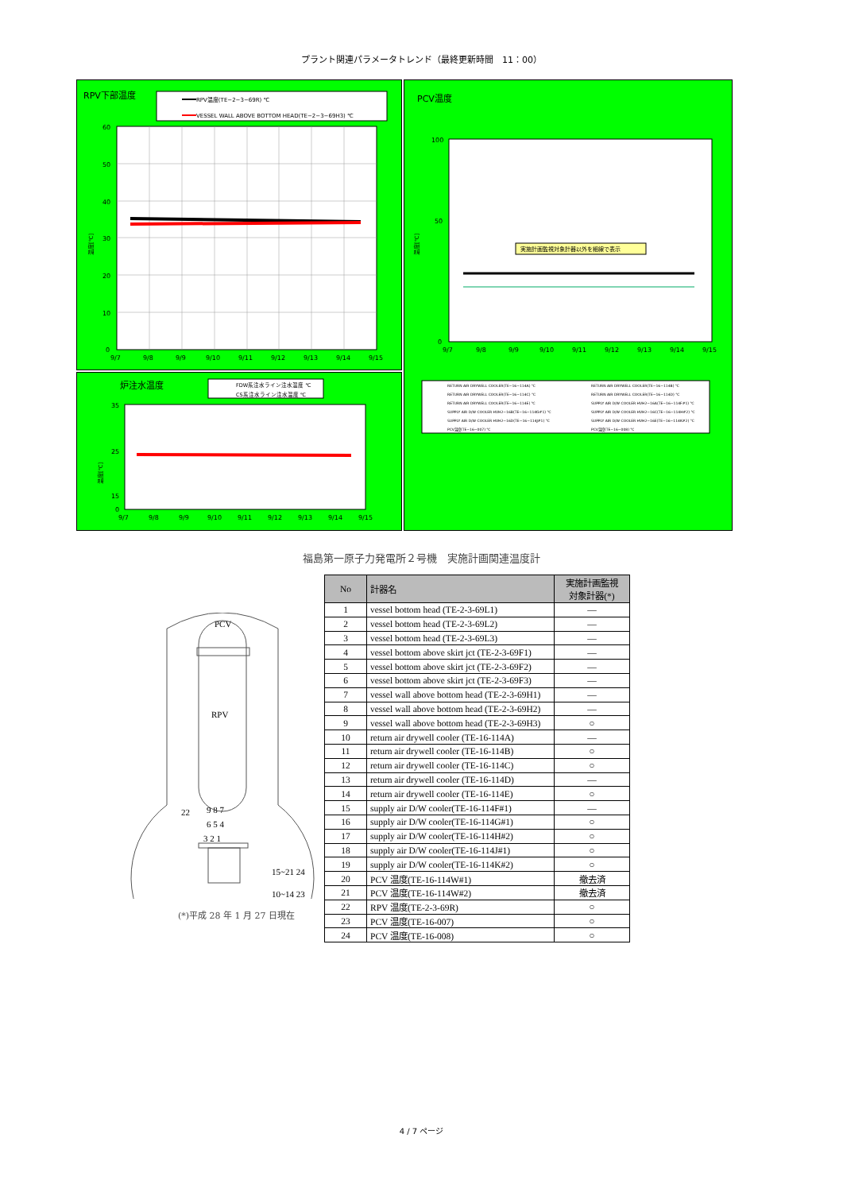プラント関連パラメータトレンド（最終更新時間　11：00）
RPV下部温度
RPV温度(TE−2−3−69R) ℃
VESSEL WALL ABOVE BOTTOM HEAD(TE−2−3−69H3) ℃
温度[℃]
60
50
40
30
20
10
0
9/7
9/8
9/9
9/10
9/11
9/12
9/13
9/14
9/15
PCV温度
実施計画監視対象計器以外を細線で表示
温度[℃]
100
50
0
9/7
9/8
9/9
9/10
9/11
9/12
9/13
9/14
9/15
RETURN AIR DRYWELL COOLER(TE−16−114A) ℃
RETURN AIR DRYWELL COOLER(TE−16−114B) ℃
RETURN AIR DRYWELL COOLER(TE−16−114C) ℃
RETURN AIR DRYWELL COOLER(TE−16−114D) ℃
RETURN AIR DRYWELL COOLER(TE−16−114E) ℃
SUPPLY AIR D/W COOLER HVH2−16A(TE−16−114F#1) ℃
SUPPLY AIR D/W COOLER HVH2−16B(TE−16−114G#1) ℃
SUPPLY AIR D/W COOLER HVH2−16C(TE−16−114H#2) ℃
SUPPLY AIR D/W COOLER HVH2−16D(TE−16−114J#1) ℃
SUPPLY AIR D/W COOLER HVH2−16E(TE−16−114K#2) ℃
PCV温度(TE−16−007) ℃
PCV温度(TE−16−008) ℃
炉注水温度
FDW系注水ライン注水温度 ℃
CS系注水ライン注水温度 ℃
温度[℃]
35
25
15
0
9/7
9/8
9/9
9/10
9/11
9/12
9/13
9/14
9/15
福島第一原子力発電所２号機　実施計画関連温度計
PCV
RPV
22
9 8 7
6 5 4
3 2 1
15~21 24
10~14 23
(*)平成 28 年 1 月 27 日現在
| No | 計器名 | 実施計画監視 対象計器(*) |
| --- | --- | --- |
| 1 | vessel bottom head (TE-2-3-69L1) | — |
| 2 | vessel bottom head (TE-2-3-69L2) | — |
| 3 | vessel bottom head (TE-2-3-69L3) | — |
| 4 | vessel bottom above skirt jct (TE-2-3-69F1) | — |
| 5 | vessel bottom above skirt jct (TE-2-3-69F2) | — |
| 6 | vessel bottom above skirt jct (TE-2-3-69F3) | — |
| 7 | vessel wall above bottom head (TE-2-3-69H1) | — |
| 8 | vessel wall above bottom head (TE-2-3-69H2) | — |
| 9 | vessel wall above bottom head (TE-2-3-69H3) | ○ |
| 10 | return air drywell cooler (TE-16-114A) | — |
| 11 | return air drywell cooler (TE-16-114B) | ○ |
| 12 | return air drywell cooler (TE-16-114C) | ○ |
| 13 | return air drywell cooler (TE-16-114D) | — |
| 14 | return air drywell cooler (TE-16-114E) | ○ |
| 15 | supply air D/W cooler(TE-16-114F#1) | — |
| 16 | supply air D/W cooler(TE-16-114G#1) | ○ |
| 17 | supply air D/W cooler(TE-16-114H#2) | ○ |
| 18 | supply air D/W cooler(TE-16-114J#1) | ○ |
| 19 | supply air D/W cooler(TE-16-114K#2) | ○ |
| 20 | PCV 温度(TE-16-114W#1) | 撤去済 |
| 21 | PCV 温度(TE-16-114W#2) | 撤去済 |
| 22 | RPV 温度(TE-2-3-69R) | ○ |
| 23 | PCV 温度(TE-16-007) | ○ |
| 24 | PCV 温度(TE-16-008) | ○ |
4 / 7 ページ